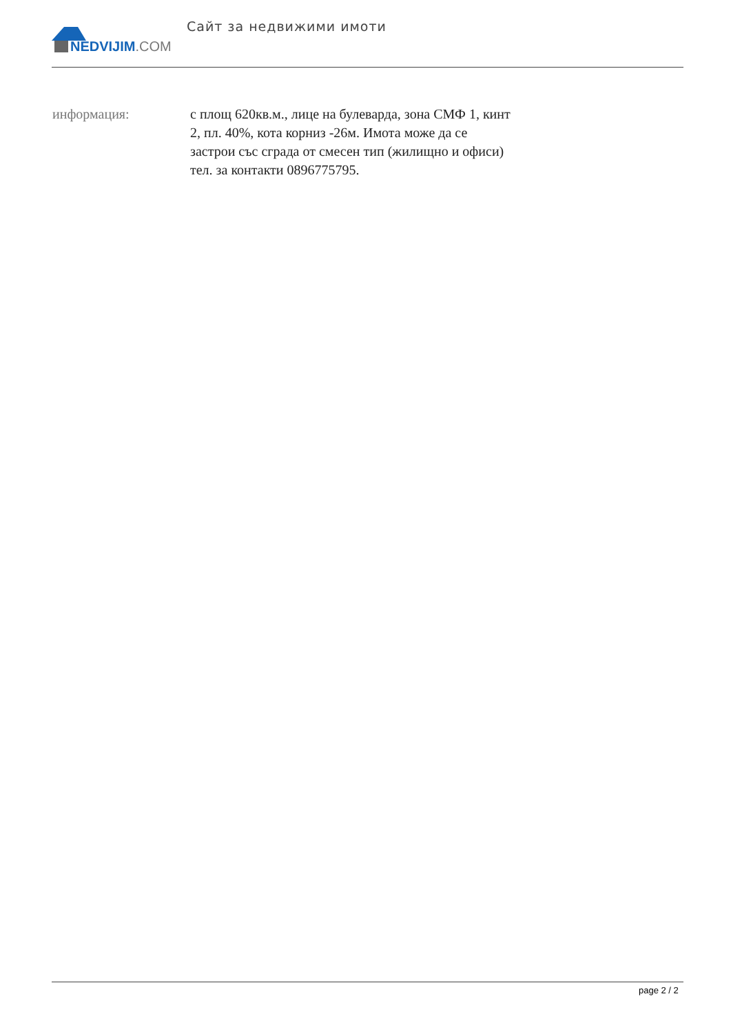NEDVIJIM.COM Сайт за недвижими имоти
информация: с площ 620кв.м., лице на булеварда, зона СМФ 1, кинт 2, пл. 40%, кота корниз -26м. Имота може да се застрои със сграда от смесен тип (жилищно и офиси) тел. за контакти 0896775795.
page 2 / 2